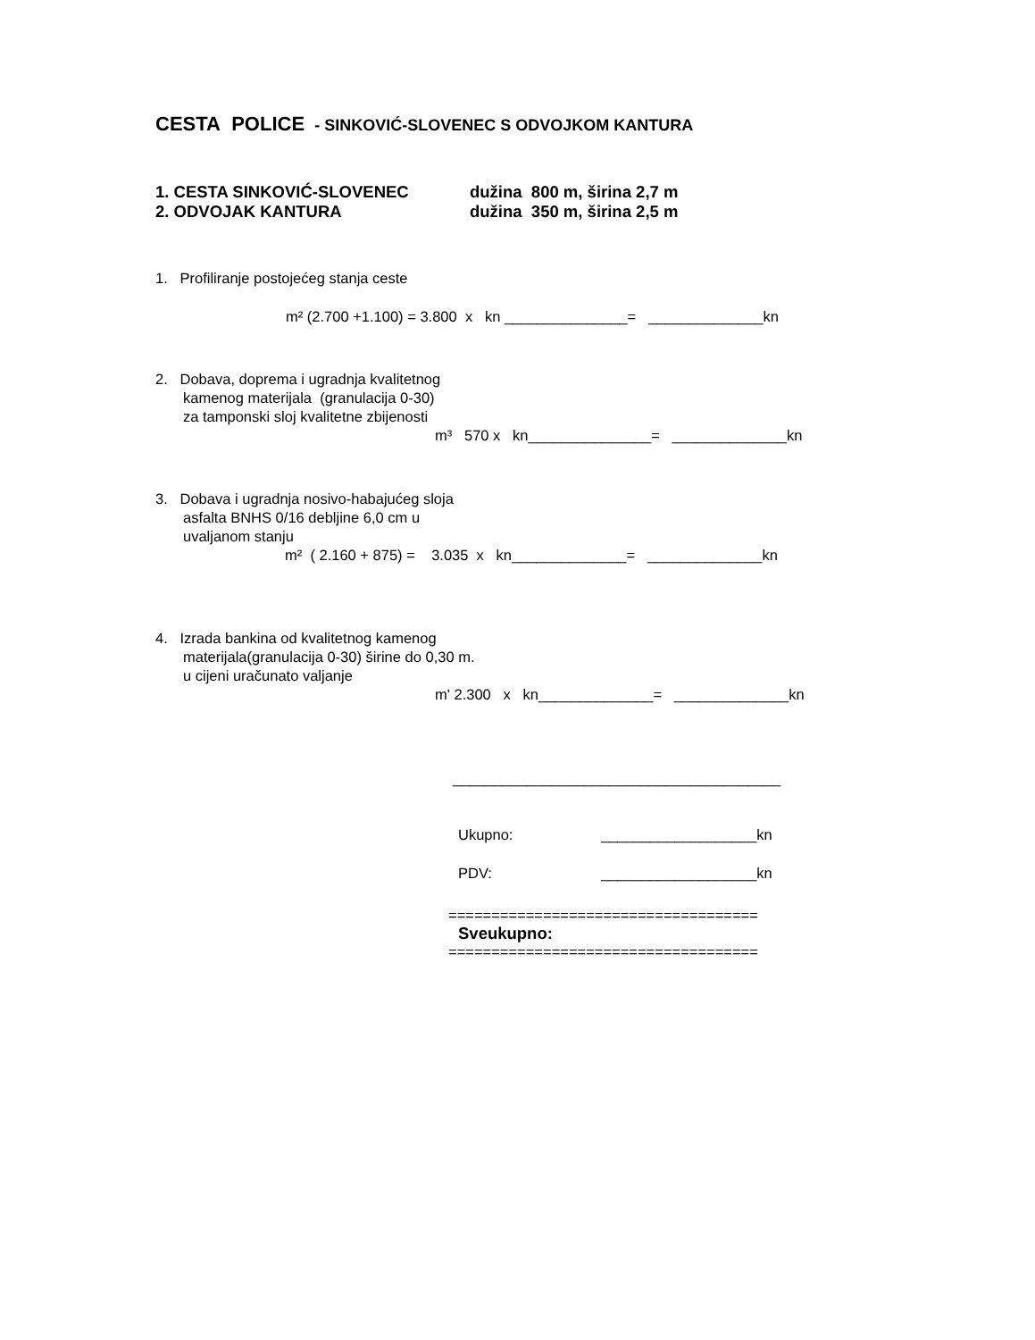CESTA POLICE - SINKOVIĆ-SLOVENEC S ODVOJKOM KANTURA
1. CESTA SINKOVIĆ-SLOVENEC dužina 800 m, širina 2,7 m
2. ODVOJAK KANTURA dužina 350 m, širina 2,5 m
1. Profiliranje postojećeg stanja ceste
m² (2.700 +1.100) = 3.800 x kn _______________= ______________kn
2. Dobava, doprema i ugradnja kvalitetnog
kamenog materijala (granulacija 0-30)
za tamponski sloj kvalitetne zbijenosti
m³ 570 x kn_______________= ______________kn
3. Dobava i ugradnja nosivo-habajućeg sloja
asfalta BNHS 0/16 debljine 6,0 cm u
uvaljanom stanju
m² ( 2.160 + 875) = 3.035 x kn______________= ______________kn
4. Izrada bankina od kvalitetnog kamenog
materijala(granulacija 0-30) širine do 0,30 m.
u cijeni uračunato valjanje
m' 2.300 x kn______________= ______________kn
________________________________________
Ukupno: ___________________kn
PDV: ___________________kn
====================================
Sveukupno:
====================================